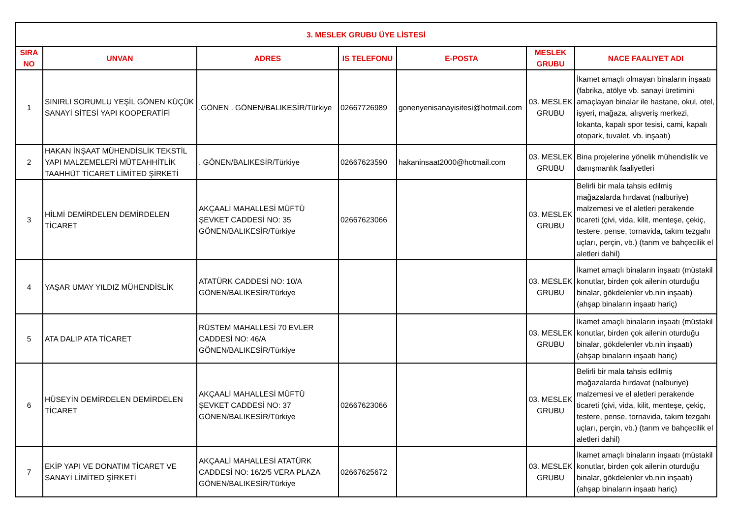| 3. MESLEK GRUBU ÜYE LİSTESİ | | | | | | |
| --- | --- | --- | --- | --- | --- | --- |
| SIRA NO | UNVAN | ADRES | IS TELEFONU | E-POSTA | MESLEK GRUBU | NACE FAALIYET ADI |
| 1 | SINIRLI SORUMLU YEŞİL GÖNEN KÜÇÜK SANAYİ SİTESİ YAPI KOOPERATİFİ | .GÖNEN . GÖNEN/BALIKESİR/Türkiye | 02667726989 | gonenyenisanayisitesi@hotmail.com | 03. MESLEK GRUBU | İkamet amaçlı olmayan binaların inşaatı (fabrika, atölye vb. sanayi üretimini amaçlayan binalar ile hastane, okul, otel, işyeri, mağaza, alışveriş merkezi, lokanta, kapalı spor tesisi, cami, kapalı otopark, tuvalet, vb. inşaatı) |
| 2 | HAKAN İNŞAAT MÜHENDİSLİK TEKSTİL YAPI MALZEMELERİ MÜTEAHHİTLİK TAAHHÜT TİCARET LİMİTED ŞİRKETİ | . GÖNEN/BALIKESİR/Türkiye | 02667623590 | hakaninsaat2000@hotmail.com | 03. MESLEK GRUBU | Bina projelerine yönelik mühendislik ve danışmanlık faaliyetleri |
| 3 | HİLMİ DEMİRDELEN DEMİRDELEN TİCARET | AKÇAALİ MAHALLESİ MÜFTÜ ŞEVKET CADDESİ NO: 35 GÖNEN/BALIKESİR/Türkiye | 02667623066 | | 03. MESLEK GRUBU | Belirli bir mala tahsis edilmiş mağazalarda hırdavat (nalburiye) malzemesi ve el aletleri perakende ticareti (çivi, vida, kilit, menteşe, çekiç, testere, pense, tornavida, takım tezgahı uçları, perçin, vb.) (tarım ve bahçecilik el aletleri dahil) |
| 4 | YAŞAR UMAY YILDIZ MÜHENDİSLİK | ATATÜRK CADDESİ NO: 10/A GÖNEN/BALIKESİR/Türkiye | | | 03. MESLEK GRUBU | İkamet amaçlı binaların inşaatı (müstakil konutlar, birden çok ailenin oturduğu binalar, gökdelenler vb.nin inşaatı) (ahşap binaların inşaatı hariç) |
| 5 | ATA DALIP ATA TİCARET | RÜSTEM MAHALLESİ 70 EVLER CADDESİ NO: 46/A GÖNEN/BALIKESİR/Türkiye | | | 03. MESLEK GRUBU | İkamet amaçlı binaların inşaatı (müstakil konutlar, birden çok ailenin oturduğu binalar, gökdelenler vb.nin inşaatı) (ahşap binaların inşaatı hariç) |
| 6 | HÜSEYİN DEMİRDELEN DEMİRDELEN TİCARET | AKÇAALİ MAHALLESİ MÜFTÜ ŞEVKET CADDESİ NO: 37 GÖNEN/BALIKESİR/Türkiye | 02667623066 | | 03. MESLEK GRUBU | Belirli bir mala tahsis edilmiş mağazalarda hırdavat (nalburiye) malzemesi ve el aletleri perakende ticareti (çivi, vida, kilit, menteşe, çekiç, testere, pense, tornavida, takım tezgahı uçları, perçin, vb.) (tarım ve bahçecilik el aletleri dahil) |
| 7 | EKİP YAPI VE DONATIM TİCARET VE SANAYİ LİMİTED ŞİRKETİ | AKÇAALİ MAHALLESİ ATATÜRK CADDESİ NO: 16/2/5 VERA PLAZA GÖNEN/BALIKESİR/Türkiye | 02667625672 | | 03. MESLEK GRUBU | İkamet amaçlı binaların inşaatı (müstakil konutlar, birden çok ailenin oturduğu binalar, gökdelenler vb.nin inşaatı) (ahşap binaların inşaatı hariç) |